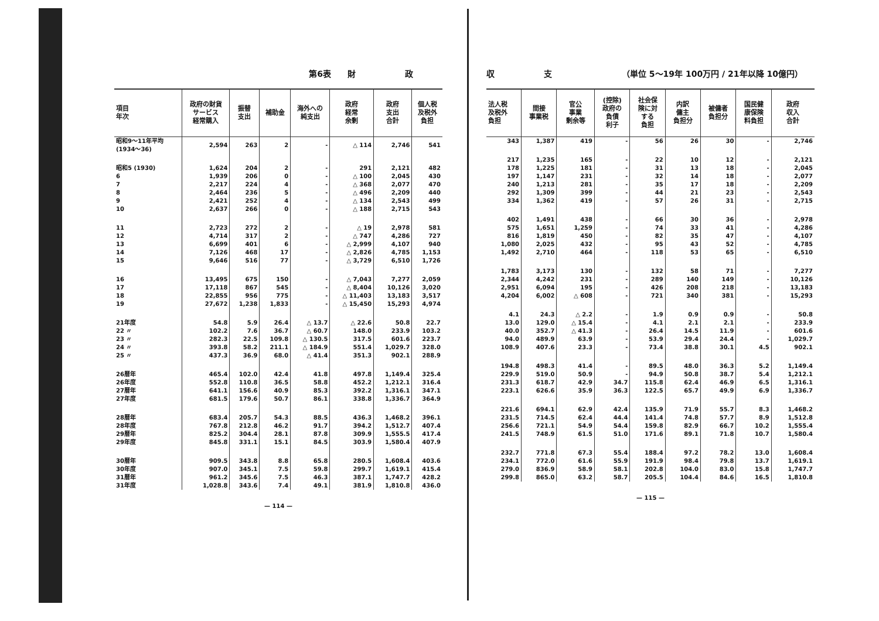第6表　　財　　　　　　政
| 項目 年次 | 政府の財貨 サービス 経常購入 | 振替 支出 | 補助金 | 海外への 純支出 | 政府 経常 余剰 | 政府 支出 合計 | 個人税 及税外 負担 |
| --- | --- | --- | --- | --- | --- | --- | --- |
| 昭和9～11年平均 (1934～36) | 2,594 | 263 | 2 | - | △ 114 | 2,746 | 541 |
| 昭和5 (1930) 6 7 8 9 10 | 1,624 1,939 2,217 2,464 2,421 2,637 | 204 206 224 236 252 266 | 2 0 4 5 4 0 | - - - - - - | 291 △ 100 △ 368 △ 496 △ 134 △ 188 | 2,121 2,045 2,077 2,209 2,543 2,715 | 482 430 470 440 499 543 |
| 11 12 13 14 15 | 2,723 4,714 6,699 7,126 9,646 | 272 317 401 468 516 | 2 2 6 17 77 | - - - - - | △ 19 △ 747 △ 2,999 △ 2,826 △ 3,729 | 2,978 4,286 4,107 4,785 6,510 | 581 727 940 1,153 1,726 |
| 16 17 18 19 | 13,495 17,118 22,855 27,672 | 675 867 956 1,238 | 150 545 775 1,833 | - - - - | △ 7,043 △ 8,404 △ 11,403 △ 15,450 | 7,277 10,126 13,183 15,293 | 2,059 3,020 3,517 4,974 |
| 21年度 22 〃 23 〃 24 〃 25 〃 | 54.8 102.2 282.3 393.8 437.3 | 5.9 7.6 22.5 58.2 36.9 | 26.4 36.7 109.8 211.1 68.0 | △ 13.7 △ 60.7 △ 130.5 △ 184.9 △ 41.4 | △ 22.6 148.0 317.5 551.4 351.3 | 50.8 233.9 601.6 1,029.7 902.1 | 22.7 103.2 223.7 328.0 288.9 |
| 26暦年 26年度 27暦年 27年度 | 465.4 552.8 641.1 681.5 | 102.0 110.8 156.6 179.6 | 42.4 36.5 40.9 50.7 | 41.8 58.8 85.3 86.1 | 497.8 452.2 392.2 338.8 | 1,149.4 1,212.1 1,316.1 1,336.7 | 325.4 316.4 347.1 364.9 |
| 28暦年 28年度 29暦年 29年度 | 683.4 767.8 825.2 845.8 | 205.7 212.8 304.4 331.1 | 54.3 46.2 28.1 15.1 | 88.5 91.7 87.8 84.5 | 436.3 394.2 309.9 303.9 | 1,468.2 1,512.7 1,555.5 1,580.4 | 396.1 407.4 417.4 407.9 |
| 30暦年 30年度 31暦年 31年度 | 909.5 907.0 961.2 1,028.8 | 343.8 345.1 345.6 343.6 | 8.8 7.5 7.5 7.4 | 65.8 59.8 46.3 49.1 | 280.5 299.7 387.1 381.9 | 1,608.4 1,619.1 1,747.7 1,810.8 | 403.6 415.4 428.2 436.0 |
— 114 —
収　　　　　　支　　　　　　　　　（単位 5～19年 100万円 / 21年以降 10億円）
| 法人税 及税外 負担 | 間接 事業税 | 官公 事業 剰余等 | (控除) 政府の 負債 利子 | 社会保 険に対 する 負担 | 内訳 傭主 負担分 | 被傭者 負担分 | 国民健 康保険 料負担 | 政府 収入 合計 |
| --- | --- | --- | --- | --- | --- | --- | --- | --- |
| 343 | 1,387 | 419 | - | 56 | 26 | 30 | - | 2,746 |
| 217 178 197 240 292 334 | 1,235 1,225 1,147 1,213 1,309 1,362 | 165 181 231 281 399 419 | - - - - - - | 22 31 32 35 44 57 | 10 13 14 17 21 26 | 12 18 18 18 23 31 | - - - - - - | 2,121 2,045 2,077 2,209 2,543 2,715 |
| 402 575 816 1,080 1,492 | 1,491 1,651 1,819 2,025 2,710 | 438 1,259 450 432 464 | - - - - - | 66 74 82 95 118 | 30 33 35 43 53 | 36 41 47 52 65 | - - - - - | 2,978 4,286 4,107 4,785 6,510 |
| 1,783 2,344 2,951 4,204 | 3,173 4,242 6,094 6,002 | 130 231 195 △ 608 | - - - - | 132 289 426 721 | 58 140 208 340 | 71 149 218 381 | - - - - | 7,277 10,126 13,183 15,293 |
| 4.1 13.0 40.0 94.0 108.9 | 24.3 129.0 352.7 489.9 407.6 | △ 2.2 △ 15.4 △ 41.3 63.9 23.3 | - - - - - | 1.9 4.1 26.4 53.9 73.4 | 0.9 2.1 14.5 29.4 38.8 | 0.9 2.1 11.9 24.4 30.1 | - - - - 4.5 | 50.8 233.9 601.6 1,029.7 902.1 |
| 194.8 229.9 231.3 223.1 | 498.3 519.0 618.7 626.6 | 41.4 50.9 42.9 35.9 | - - 34.7 36.3 | 89.5 94.9 115.8 122.5 | 48.0 50.8 62.4 65.7 | 36.3 38.7 46.9 49.9 | 5.2 5.4 6.5 6.9 | 1,149.4 1,212.1 1,316.1 1,336.7 |
| 221.6 231.5 256.6 241.5 | 694.1 714.5 721.1 748.9 | 62.9 62.4 54.9 61.5 | 42.4 44.4 54.4 51.0 | 135.9 141.4 159.8 171.6 | 71.9 74.8 82.9 89.1 | 55.7 57.7 66.7 71.8 | 8.3 8.9 10.2 10.7 | 1,468.2 1,512.8 1,555.4 1,580.4 |
| 232.7 234.1 279.0 299.8 | 771.8 772.0 836.9 865.0 | 67.3 61.6 58.9 63.2 | 55.4 55.9 58.1 58.7 | 188.4 191.9 202.8 205.5 | 97.2 98.4 104.0 104.4 | 78.2 79.8 83.0 84.6 | 13.0 13.7 15.8 16.5 | 1,608.4 1,619.1 1,747.7 1,810.8 |
— 115 —